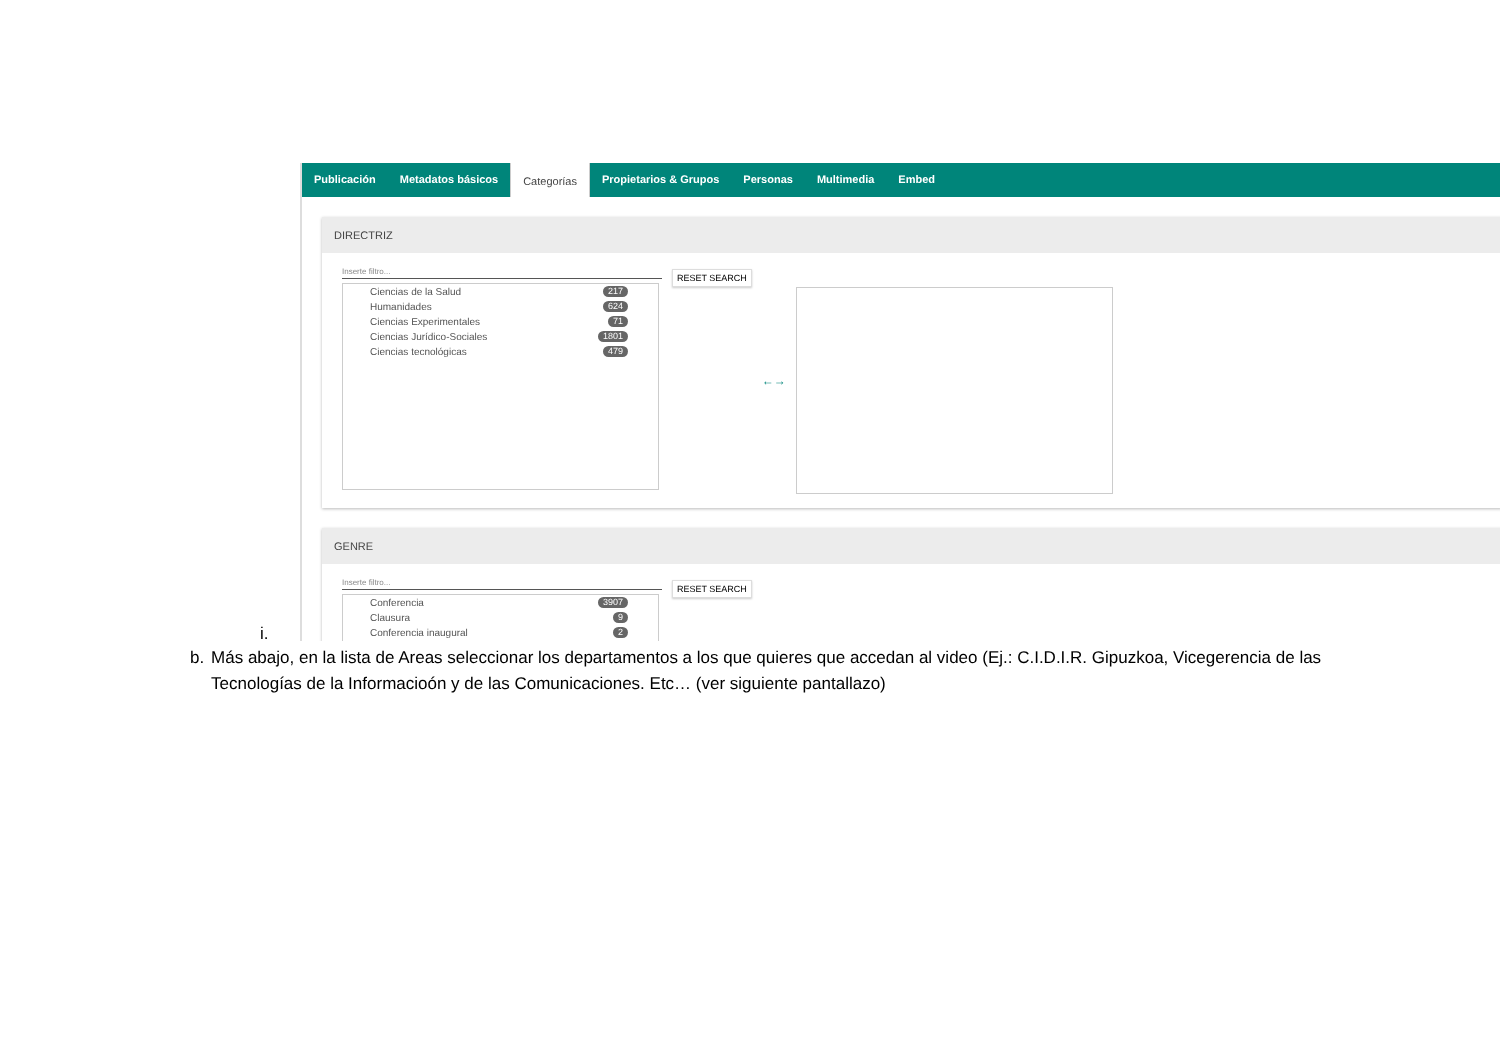Publicación Metadatos básicos Categorías Propietarios & Grupos Personas Multimedia Embed
DIRECTRIZ
Inserte filtro...
Ciencias de la Salud 217
Humanidades 624
Ciencias Experimentales 71
Ciencias Jurídico-Sociales 1801
Ciencias tecnológicas 479
RESET SEARCH
←→
GENRE
Inserte filtro...
Conferencia 3907
Clausura 9
Conferencia inaugural 2
RESET SEARCH
i.
b. Más abajo, en la lista de Areas seleccionar los departamentos a los que quieres que accedan al video (Ej.: C.I.D.I.R. Gipuzkoa, Vicegerencia de las Tecnologías de la Informacioón y de las Comunicaciones. Etc… (ver siguiente pantallazo)